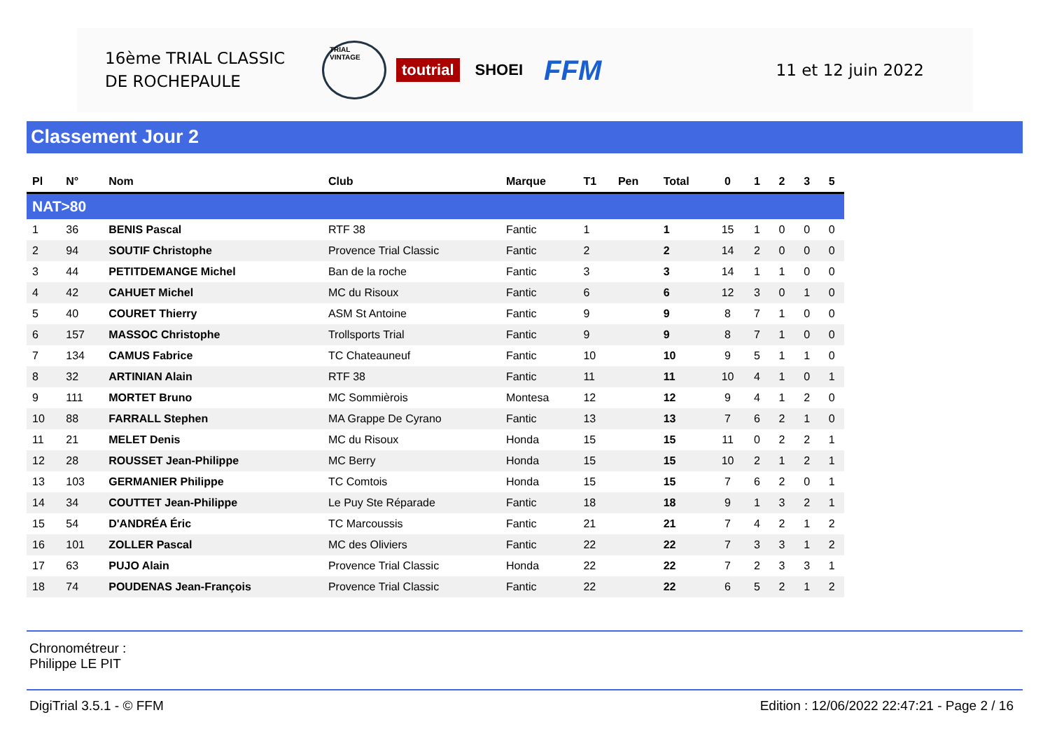16ème TRIAL CLASSIC
DE ROCHEPAULE
TRIAL VINTAGE toutrial SHOEI FFM
11 et 12 juin 2022
Classement Jour 2
| Pl | N° | Nom | Club | Marque | T1 | Pen | Total | 0 | 1 | 2 | 3 | 5 |
| --- | --- | --- | --- | --- | --- | --- | --- | --- | --- | --- | --- | --- |
| NAT>80 | | | | | | | | | | | | |
| 1 | 36 | BENIS Pascal | RTF 38 | Fantic | 1 | | 1 | 15 | 1 | 0 | 0 | 0 |
| 2 | 94 | SOUTIF Christophe | Provence Trial Classic | Fantic | 2 | | 2 | 14 | 2 | 0 | 0 | 0 |
| 3 | 44 | PETITDEMANGE Michel | Ban de la roche | Fantic | 3 | | 3 | 14 | 1 | 1 | 0 | 0 |
| 4 | 42 | CAHUET Michel | MC du Risoux | Fantic | 6 | | 6 | 12 | 3 | 0 | 1 | 0 |
| 5 | 40 | COURET Thierry | ASM St Antoine | Fantic | 9 | | 9 | 8 | 7 | 1 | 0 | 0 |
| 6 | 157 | MASSOC Christophe | Trollsports Trial | Fantic | 9 | | 9 | 8 | 7 | 1 | 0 | 0 |
| 7 | 134 | CAMUS Fabrice | TC Chateauneuf | Fantic | 10 | | 10 | 9 | 5 | 1 | 1 | 0 |
| 8 | 32 | ARTINIAN Alain | RTF 38 | Fantic | 11 | | 11 | 10 | 4 | 1 | 0 | 1 |
| 9 | 111 | MORTET Bruno | MC Sommièrois | Montesa | 12 | | 12 | 9 | 4 | 1 | 2 | 0 |
| 10 | 88 | FARRALL Stephen | MA Grappe De Cyrano | Fantic | 13 | | 13 | 7 | 6 | 2 | 1 | 0 |
| 11 | 21 | MELET Denis | MC du Risoux | Honda | 15 | | 15 | 11 | 0 | 2 | 2 | 1 |
| 12 | 28 | ROUSSET Jean-Philippe | MC Berry | Honda | 15 | | 15 | 10 | 2 | 1 | 2 | 1 |
| 13 | 103 | GERMANIER Philippe | TC Comtois | Honda | 15 | | 15 | 7 | 6 | 2 | 0 | 1 |
| 14 | 34 | COUTTET Jean-Philippe | Le Puy Ste Réparade | Fantic | 18 | | 18 | 9 | 1 | 3 | 2 | 1 |
| 15 | 54 | D'ANDRÉA Éric | TC Marcoussis | Fantic | 21 | | 21 | 7 | 4 | 2 | 1 | 2 |
| 16 | 101 | ZOLLER Pascal | MC des Oliviers | Fantic | 22 | | 22 | 7 | 3 | 3 | 1 | 2 |
| 17 | 63 | PUJO Alain | Provence Trial Classic | Honda | 22 | | 22 | 7 | 2 | 3 | 3 | 1 |
| 18 | 74 | POUDENAS Jean-François | Provence Trial Classic | Fantic | 22 | | 22 | 6 | 5 | 2 | 1 | 2 |
Chronométreur :
Philippe LE PIT
DigiTrial 3.5.1 - © FFM Edition : 12/06/2022 22:47:21 - Page 2 / 16